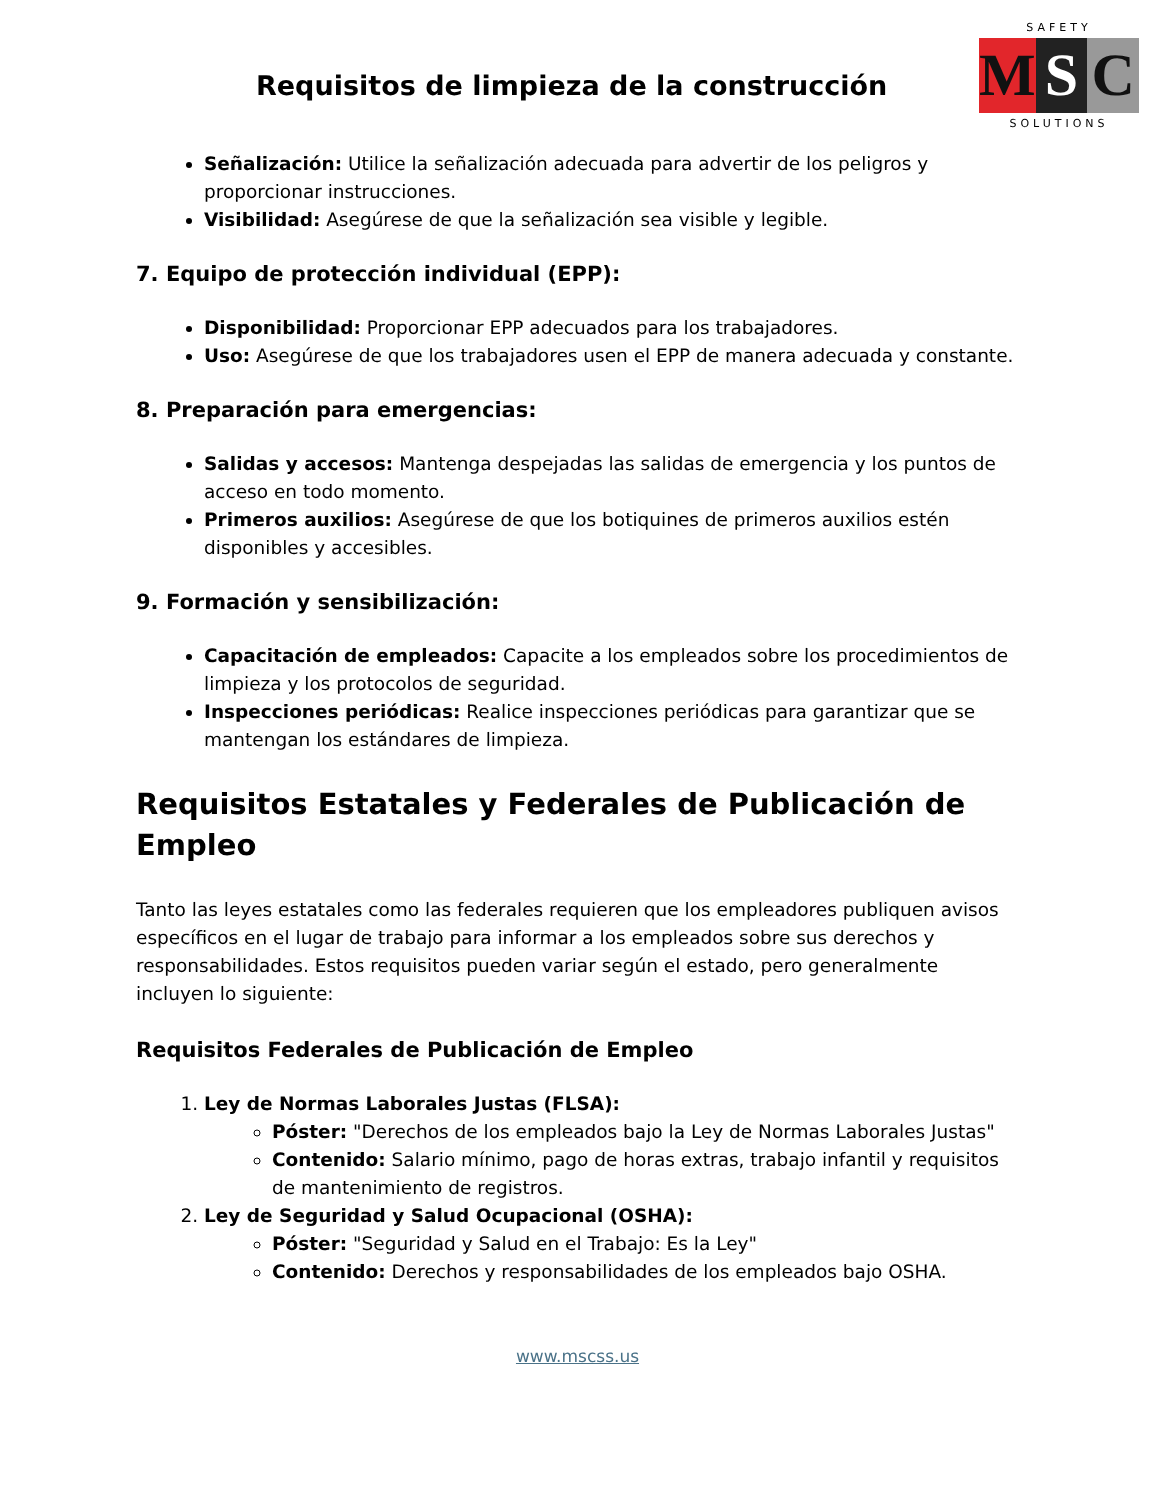Requisitos de limpieza de la construcción
SAFETY
M S C
SOLUTIONS
Señalización: Utilice la señalización adecuada para advertir de los peligros y proporcionar instrucciones.
Visibilidad: Asegúrese de que la señalización sea visible y legible.
7. Equipo de protección individual (EPP):
Disponibilidad: Proporcionar EPP adecuados para los trabajadores.
Uso: Asegúrese de que los trabajadores usen el EPP de manera adecuada y constante.
8. Preparación para emergencias:
Salidas y accesos: Mantenga despejadas las salidas de emergencia y los puntos de acceso en todo momento.
Primeros auxilios: Asegúrese de que los botiquines de primeros auxilios estén disponibles y accesibles.
9. Formación y sensibilización:
Capacitación de empleados: Capacite a los empleados sobre los procedimientos de limpieza y los protocolos de seguridad.
Inspecciones periódicas: Realice inspecciones periódicas para garantizar que se mantengan los estándares de limpieza.
Requisitos Estatales y Federales de Publicación de Empleo
Tanto las leyes estatales como las federales requieren que los empleadores publiquen avisos específicos en el lugar de trabajo para informar a los empleados sobre sus derechos y responsabilidades. Estos requisitos pueden variar según el estado, pero generalmente incluyen lo siguiente:
Requisitos Federales de Publicación de Empleo
1. Ley de Normas Laborales Justas (FLSA):
Póster: "Derechos de los empleados bajo la Ley de Normas Laborales Justas"
Contenido: Salario mínimo, pago de horas extras, trabajo infantil y requisitos de mantenimiento de registros.
2. Ley de Seguridad y Salud Ocupacional (OSHA):
Póster: "Seguridad y Salud en el Trabajo: Es la Ley"
Contenido: Derechos y responsabilidades de los empleados bajo OSHA.
www.mscss.us